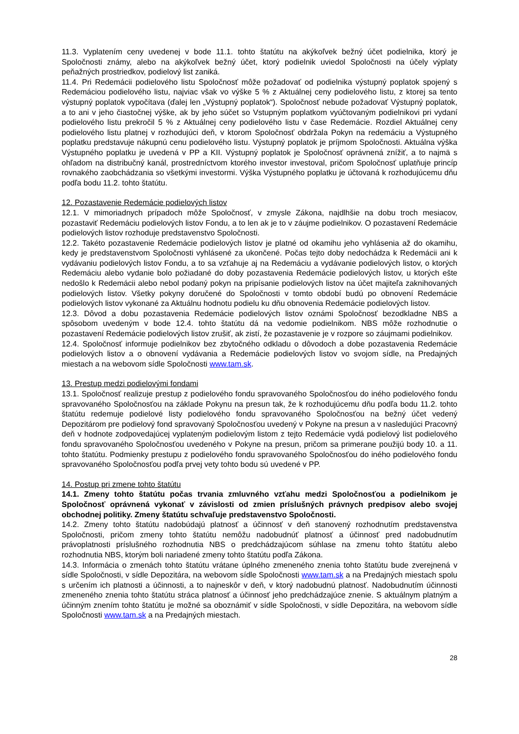11.3. Vyplatením ceny uvedenej v bode 11.1. tohto štatútu na akýkoľvek bežný účet podielnika, ktorý je Spoločnosti známy, alebo na akýkoľvek bežný účet, ktorý podielnik uviedol Spoločnosti na účely výplaty peňažných prostriedkov, podielový list zaniká.
11.4. Pri Redemácii podielového listu Spoločnosť môže požadovať od podielnika výstupný poplatok spojený s Redemáciou podielového listu, najviac však vo výške 5 % z Aktuálnej ceny podielového listu, z ktorej sa tento výstupný poplatok vypočítava (ďalej len „Výstupný poplatok“). Spoločnosť nebude požadovať Výstupný poplatok, a to ani v jeho čiastočnej výške, ak by jeho súčet so Vstupným poplatkom vyúčtovaným podielnikovi pri vydaní podielového listu prekročil 5 % z Aktuálnej ceny podielového listu v čase Redemácie. Rozdiel Aktuálnej ceny podielového listu platnej v rozhodujúci deň, v ktorom Spoločnosť obdržala Pokyn na redemáciu a Výstupného poplatku predstavuje nákupnú cenu podielového listu. Výstupný poplatok je príjmom Spoločnosti. Aktuálna výška Výstupného poplatku je uvedená v PP a KII. Výstupný poplatok je Spoločnosť oprávnená znížiť, a to najmä s ohľadom na distribučný kanál, prostredníctvom ktorého investor investoval, pričom Spoločnosť uplatňuje princíp rovnakého zaobchádzania so všetkými investormi. Výška Výstupného poplatku je účtovaná k rozhodujúcemu dňu podľa bodu 11.2. tohto štatútu.
12. Pozastavenie Redemácie podielových listov
12.1. V mimoriadnych prípadoch môže Spoločnosť, v zmysle Zákona, najdlhšie na dobu troch mesiacov, pozastaviť Redemáciu podielových listov Fondu, a to len ak je to v záujme podielnikov. O pozastavení Redemácie podielových listov rozhoduje predstavenstvo Spoločnosti.
12.2. Takéto pozastavenie Redemácie podielových listov je platné od okamihu jeho vyhlásenia až do okamihu, kedy je predstavenstvom Spoločnosti vyhlásené za ukončené. Počas tejto doby nedochádza k Redemácii ani k vydávaniu podielových listov Fondu, a to sa vzťahuje aj na Redemáciu a vydávanie podielových listov, o ktorých Redemáciu alebo vydanie bolo požiadané do doby pozastavenia Redemácie podielových listov, u ktorých ešte nedošlo k Redemácii alebo nebol podaný pokyn na pripísanie podielových listov na účet majiteľa zaknihovaných podielových listov. Všetky pokyny doručené do Spoločnosti v tomto období budú po obnovení Redemácie podielových listov vykonané za Aktuálnu hodnotu podielu ku dňu obnovenia Redemácie podielových listov.
12.3. Dôvod a dobu pozastavenia Redemácie podielových listov oznámi Spoločnosť bezodkladne NBS a spôsobom uvedeným v bode 12.4. tohto štatútu dá na vedomie podielnikom. NBS môže rozhodnutie o pozastavení Redemácie podielových listov zrušiť, ak zistí, že pozastavenie je v rozpore so záujmami podielnikov.
12.4. Spoločnosť informuje podielnikov bez zbytočného odkladu o dôvodoch a dobe pozastavenia Redemácie podielových listov a o obnovení vydávania a Redemácie podielových listov vo svojom sídle, na Predajných miestach a na webovom sídle Spoločnosti www.tam.sk.
13. Prestup medzi podielovými fondami
13.1. Spoločnosť realizuje prestup z podielového fondu spravovaného Spoločnosťou do iného podielového fondu spravovaného Spoločnosťou na základe Pokynu na presun tak, že k rozhodujúcemu dňu podľa bodu 11.2. tohto štatútu redemuje podielové listy podielového fondu spravovaného Spoločnosťou na bežný účet vedený Depozitárom pre podielový fond spravovaný Spoločnosťou uvedený v Pokyne na presun a v nasledujúci Pracovný deň v hodnote zodpovedajúcej vyplateným podielovým listom z tejto Redemácie vydá podielový list podielového fondu spravovaného Spoločnosťou uvedeného v Pokyne na presun, pričom sa primerane použijú body 10. a 11. tohto štatútu. Podmienky prestupu z podielového fondu spravovaného Spoločnosťou do iného podielového fondu spravovaného Spoločnosťou podľa prvej vety tohto bodu sú uvedené v PP.
14. Postup pri zmene tohto štatútu
14.1. Zmeny tohto štatútu počas trvania zmluvného vzťahu medzi Spoločnosťou a podielnikom je Spoločnosť oprávnená vykonať v závislosti od zmien príslušných právnych predpisov alebo svojej obchodnej politiky. Zmeny štatútu schvaľuje predstavenstvo Spoločnosti.
14.2. Zmeny tohto štatútu nadobúdajú platnosť a účinnosť v deň stanovený rozhodnutím predstavenstva Spoločnosti, pričom zmeny tohto štatútu nemôžu nadobudnúť platnosť a účinnosť pred nadobudnutím právoplatnosti príslušného rozhodnutia NBS o predchádzajúcom súhlase na zmenu tohto štatútu alebo rozhodnutia NBS, ktorým boli nariadené zmeny tohto štatútu podľa Zákona.
14.3. Informácia o zmenách tohto štatútu vrátane úplného zmeneného znenia tohto štatútu bude zverejnená v sídle Spoločnosti, v sídle Depozitára, na webovom sídle Spoločnosti www.tam.sk a na Predajných miestach spolu s určením ich platnosti a účinnosti, a to najneskôr v deň, v ktorý nadobudnú platnosť. Nadobudnutím účinnosti zmeneného znenia tohto štatútu stráca platnosť a účinnosť jeho predchádzajúce znenie. S aktuálnym platným a účinným znením tohto štatútu je možné sa oboznámiť v sídle Spoločnosti, v sídle Depozitára, na webovom sídle Spoločnosti www.tam.sk a na Predajných miestach.
28